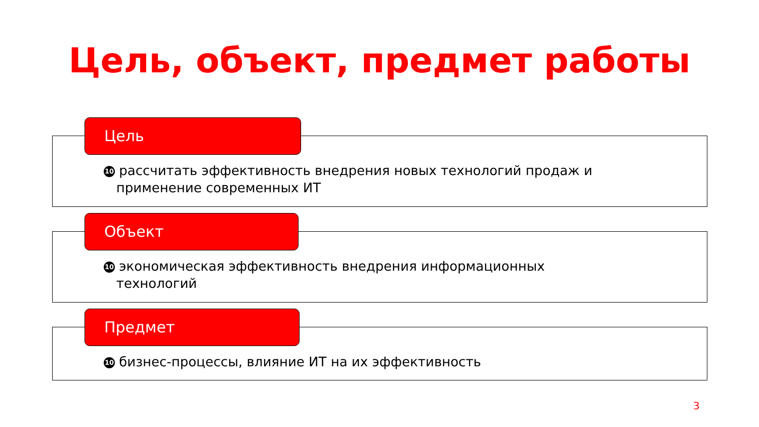Цель, объект, предмет работы
Цель
10 рассчитать эффективность внедрения новых технологий продаж и
применение современных ИТ
Объект
10 экономическая эффективность внедрения информационных
технологий
Предмет
10 бизнес-процессы, влияние ИТ на их эффективность
3